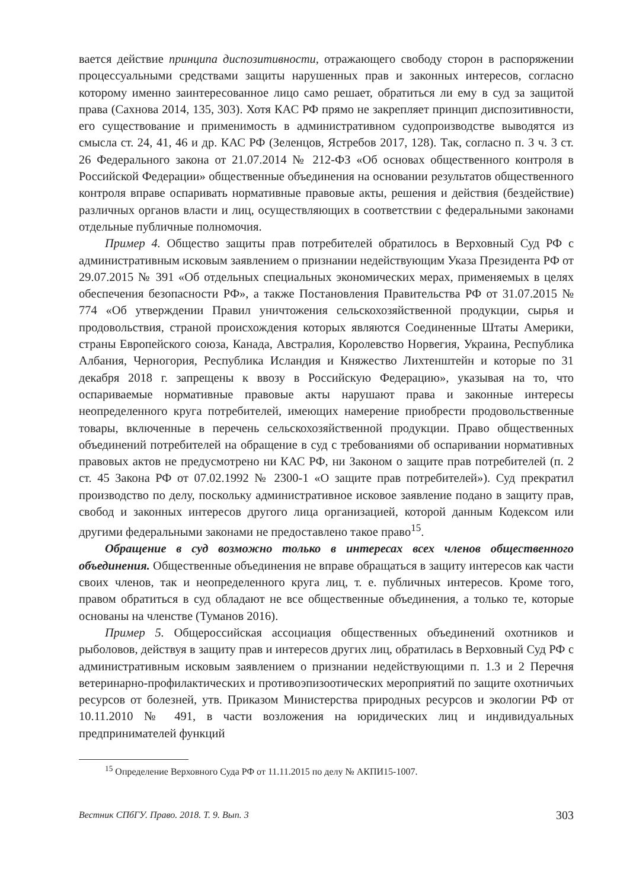вается действие принципа диспозитивности, отражающего свободу сторон в распоряжении процессуальными средствами защиты нарушенных прав и законных интересов, согласно которому именно заинтересованное лицо само решает, обратиться ли ему в суд за защитой права (Сахнова 2014, 135, 303). Хотя КАС РФ прямо не закрепляет принцип диспозитивности, его существование и применимость в административном судопроизводстве выводятся из смысла ст. 24, 41, 46 и др. КАС РФ (Зеленцов, Ястребов 2017, 128). Так, согласно п. 3 ч. 3 ст. 26 Федерального закона от 21.07.2014 № 212-ФЗ «Об основах общественного контроля в Российской Федерации» общественные объединения на основании результатов общественного контроля вправе оспаривать нормативные правовые акты, решения и действия (бездействие) различных органов власти и лиц, осуществляющих в соответствии с федеральными законами отдельные публичные полномочия.
Пример 4. Общество защиты прав потребителей обратилось в Верховный Суд РФ с административным исковым заявлением о признании недействующим Указа Президента РФ от 29.07.2015 № 391 «Об отдельных специальных экономических мерах, применяемых в целях обеспечения безопасности РФ», а также Постановления Правительства РФ от 31.07.2015 № 774 «Об утверждении Правил уничтожения сельскохозяйственной продукции, сырья и продовольствия, страной происхождения которых являются Соединенные Штаты Америки, страны Европейского союза, Канада, Австралия, Королевство Норвегия, Украина, Республика Албания, Черногория, Республика Исландия и Княжество Лихтенштейн и которые по 31 декабря 2018 г. запрещены к ввозу в Российскую Федерацию», указывая на то, что оспариваемые нормативные правовые акты нарушают права и законные интересы неопределенного круга потребителей, имеющих намерение приобрести продовольственные товары, включенные в перечень сельскохозяйственной продукции. Право общественных объединений потребителей на обращение в суд с требованиями об оспаривании нормативных правовых актов не предусмотрено ни КАС РФ, ни Законом о защите прав потребителей (п. 2 ст. 45 Закона РФ от 07.02.1992 № 2300-1 «О защите прав потребителей»). Суд прекратил производство по делу, поскольку административное исковое заявление подано в защиту прав, свобод и законных интересов другого лица организацией, которой данным Кодексом или другими федеральными законами не предоставлено такое право<sup>15</sup>.
Обращение в суд возможно только в интересах всех членов общественного объединения. Общественные объединения не вправе обращаться в защиту интересов как части своих членов, так и неопределенного круга лиц, т. е. публичных интересов. Кроме того, правом обратиться в суд обладают не все общественные объединения, а только те, которые основаны на членстве (Туманов 2016).
Пример 5. Общероссийская ассоциация общественных объединений охотников и рыболовов, действуя в защиту прав и интересов других лиц, обратилась в Верховный Суд РФ с административным исковым заявлением о признании недействующими п. 1.3 и 2 Перечня ветеринарно-профилактических и противоэпизоотических мероприятий по защите охотничьих ресурсов от болезней, утв. Приказом Министерства природных ресурсов и экологии РФ от 10.11.2010 № 491, в части возложения на юридических лиц и индивидуальных предпринимателей функций
<sup>15</sup> Определение Верховного Суда РФ от 11.11.2015 по делу № АКПИ15-1007.
Вестник СПбГУ. Право. 2018. Т. 9. Вып. 3 303